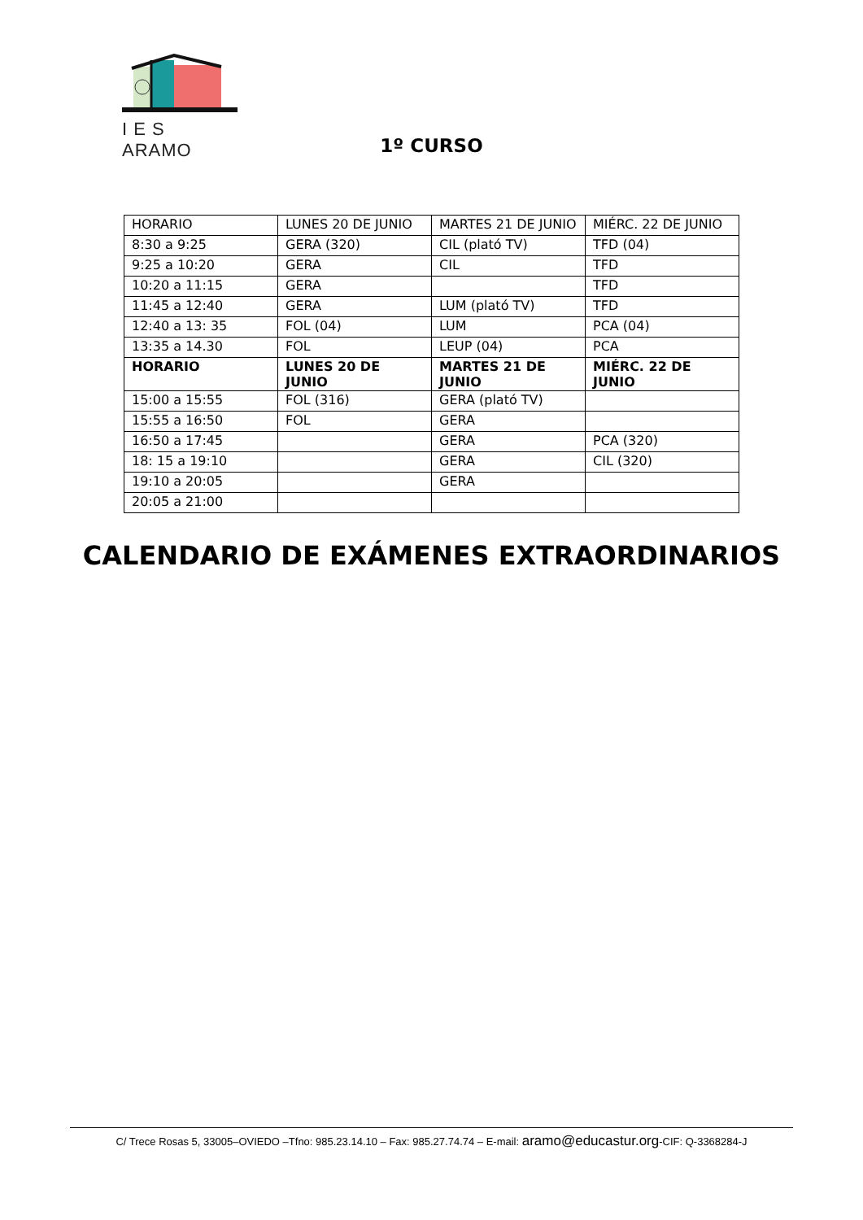I E S ARAMO
1º CURSO
| HORARIO | LUNES 20 DE JUNIO | MARTES 21 DE JUNIO | MIÉRC. 22 DE JUNIO |
| --- | --- | --- | --- |
| 8:30 a 9:25 | GERA (320) | CIL (plató TV) | TFD (04) |
| 9:25 a 10:20 | GERA | CIL | TFD |
| 10:20 a 11:15 | GERA | | TFD |
| 11:45 a 12:40 | GERA | LUM (plató TV) | TFD |
| 12:40 a 13: 35 | FOL (04) | LUM | PCA (04) |
| 13:35 a 14.30 | FOL | LEUP (04) | PCA |
| HORARIO | LUNES 20 DE JUNIO | MARTES 21 DE JUNIO | MIÉRC. 22 DE JUNIO |
| 15:00 a 15:55 | FOL (316) | GERA (plató TV) | |
| 15:55 a 16:50 | FOL | GERA | |
| 16:50 a 17:45 | | GERA | PCA (320) |
| 18: 15 a 19:10 | | GERA | CIL (320) |
| 19:10 a 20:05 | | GERA | |
| 20:05 a 21:00 | | | |
CALENDARIO DE EXÁMENES EXTRAORDINARIOS
C/ Trece Rosas 5, 33005–OVIEDO –Tfno: 985.23.14.10 – Fax: 985.27.74.74 – E-mail: aramo@educastur.org-CIF: Q-3368284-J